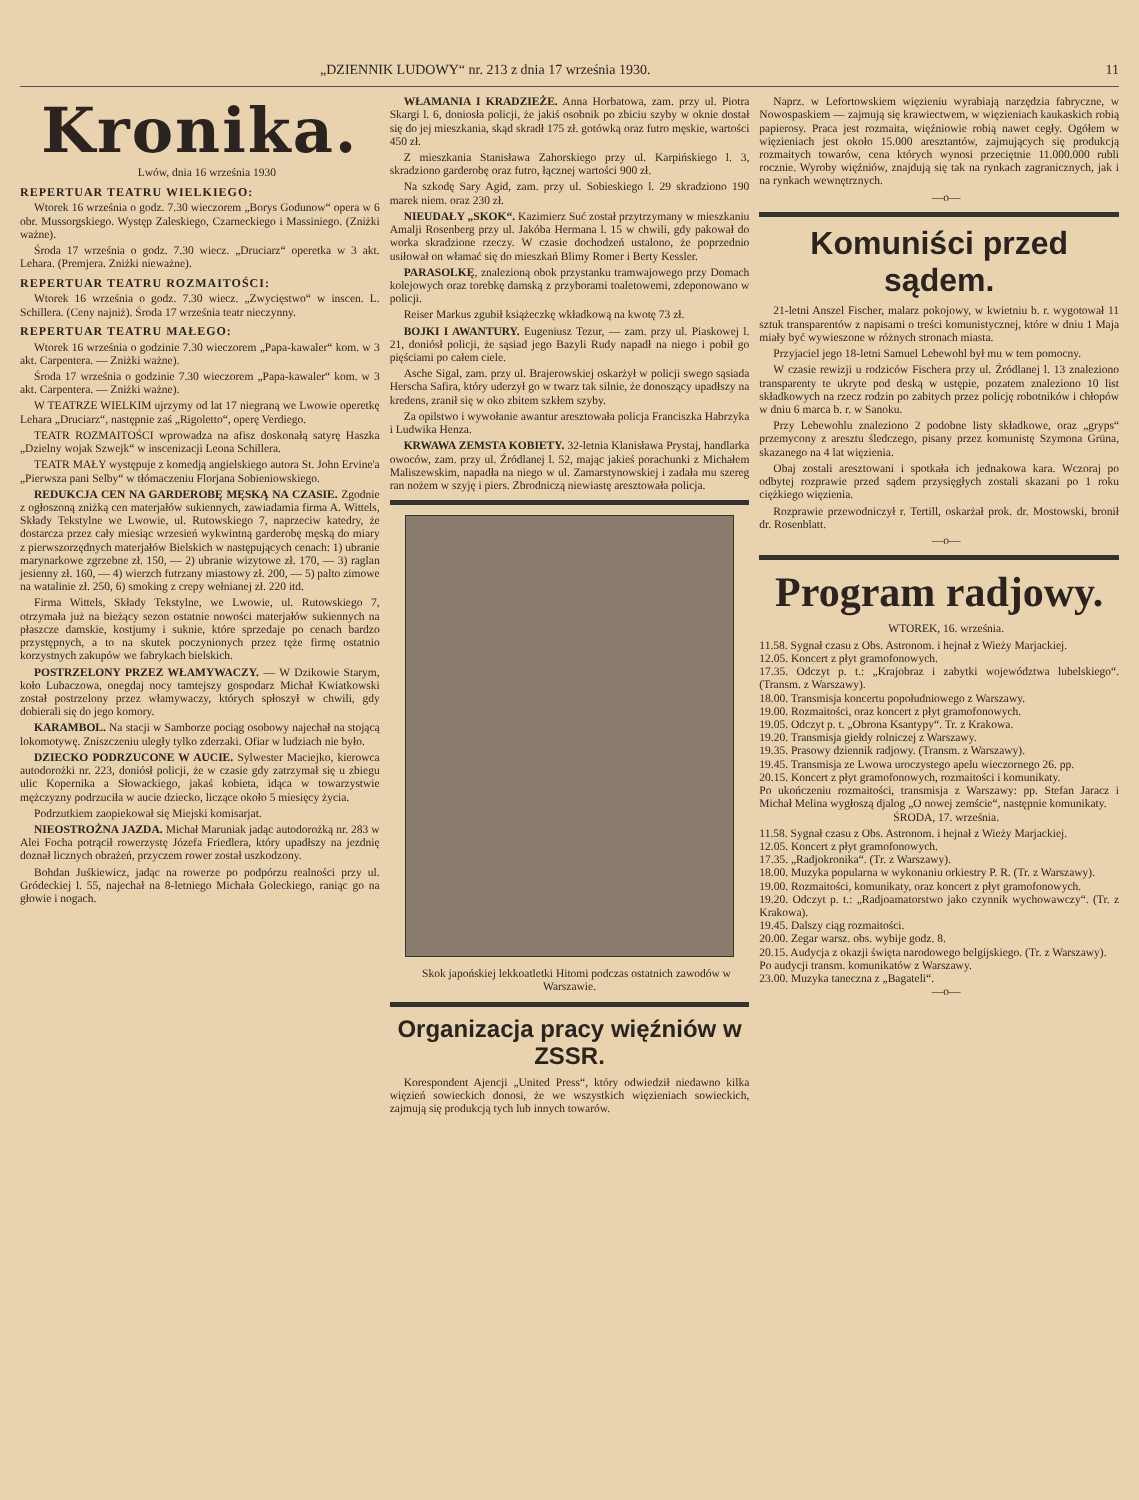„DZIENNIK LUDOWY“ nr. 213 z dnia 17 września 1930. 11
Kronika.
Lwów, dnia 16 września 1930
REPERTUAR TEATRU WIELKIEGO:
Wtorek 16 września o godz. 7.30 wieczorem „Borys Godunow“ opera w 6 obr. Mussorgskiego. Występ Zaleskiego, Czarneckiego i Massiniego. (Zniżki ważne).
Środa 17 września o godz. 7.30 wiecz. „Druciarz“ operetka w 3 akt. Lehara. (Premjera. Zniżki nieważne).
REPERTUAR TEATRU ROZMAITOŚCI:
Wtorek 16 września o godz. 7.30 wiecz. „Zwycięstwo“ w inscen. L. Schillera. (Ceny najniż). Środa 17 września teatr nieczynny.
REPERTUAR TEATRU MAŁEGO:
Wtorek 16 września o godzinie 7.30 wieczorem „Papa-kawaler“ kom. w 3 akt. Carpentera. — Zniżki ważne).
Środa 17 września o godzinie 7.30 wieczorem „Papa-kawaler“ kom. w 3 akt. Carpentera. — Zniżki ważne).
W TEATRZE WIELKIM ujrzymy od lat 17 niegraną we Lwowie operetkę Lehara „Druciarz“, następnie zaś „Rigoletto“, operę Verdiego.
TEATR ROZMAITOŚCI wprowadza na afisz doskonałą satyrę Haszka „Dzielny wojak Szwejk“ w inscenizacji Leona Schillera.
TEATR MAŁY występuje z komedją angielskiego autora St. John Ervine'a „Pierwsza pani Selby“ w tłómaczeniu Florjana Sobieniowskiego.
REDUKCJA CEN NA GARDEROBĘ MĘSKĄ NA CZASIE. Zgodnie z ogłoszoną zniżką cen materjałów sukiennych, zawiadamia firma A. Wittels, Składy Tekstylne we Lwowie, ul. Rutowskiego 7, naprzeciw katedry, że dostarcza przez cały miesiąc wrzesień wykwintną garderobę męską do miary z pierwszorzędnych materjałów Bielskich w następujących cenach: 1) ubranie marynarkowe zgrzebne zł. 150, — 2) ubranie wizytowe zł. 170, — 3) raglan jesienny zł. 160, — 4) wierzch futrzany miastowy zł. 200, — 5) palto zimowe na watalinie zł. 250, 6) smoking z crepy wełnianej zł. 220 itd.
Firma Wittels, Składy Tekstylne, we Lwowie, ul. Rutowskiego 7, otrzymała już na bieżący sezon ostatnie nowości materjałów sukiennych na płaszcze damskie, kostjumy i suknie, które sprzedaje po cenach bardzo przystępnych, a to na skutek poczynionych przez tęże firmę ostatnio korzystnych zakupów we fabrykach bielskich.
POSTRZELONY PRZEZ WŁAMYWACZY. — W Dzikowie Starym, koło Lubaczowa, onegdaj nocy tamtejszy gospodarz Michał Kwiatkowski został postrzelony przez włamywaczy, których spłoszył w chwili, gdy dobierali się do jego komory.
KARAMBOL. Na stacji w Samborze pociąg osobowy najechał na stojącą lokomotywę. Zniszczeniu uległy tylko zderzaki. Ofiar w ludziach nie było.
DZIECKO PODRZUCONE W AUCIE. Sylwester Maciejko, kierowca autodorożki nr. 223, doniósł policji, że w czasie gdy zatrzymał się u zbiegu ulic Kopernika a Słowackiego, jakaś kobieta, idąca w towarzystwie mężczyzny podrzuciła w aucie dziecko, liczące około 5 miesięcy życia.
Podrzutkiem zaopiekował się Miejski komisarjat.
NIEOSTROŻNA JAZDA. Michał Maruniak jadąc autodorożką nr. 283 w Alei Focha potrącił rowerzystę Józefa Friedlera, który upadłszy na jezdnię doznał licznych obrażeń, przyczem rower został uszkodzony.
Bohdan Juśkiewicz, jadąc na rowerze po podpórzu realności przy ul. Gródeckiej l. 55, najechał na 8-letniego Michała Goleckiego, raniąc go na głowie i nogach.
WŁAMANIA I KRADZIEŻE. Anna Horbatowa, zam. przy ul. Piotra Skargi l. 6, doniosła policji, że jakiś osobnik po zbiciu szyby w oknie dostał się do jej mieszkania, skąd skradł 175 zł. gotówką oraz futro męskie, wartości 450 zł.
Z mieszkania Stanisława Zahorskiego przy ul. Karpińskiego l. 3, skradziono garderobę oraz futro, łącznej wartości 900 zł.
Na szkodę Sary Agid, zam. przy ul. Sobieskiego l. 29 skradziono 190 marek niem. oraz 230 zł.
NIEUDAŁY „SKOK“. Kazimierz Suć został przytrzymany w mieszkaniu Amalji Rosenberg przy ul. Jakóba Hermana l. 15 w chwili, gdy pakował do worka skradzione rzeczy. W czasie dochodzeń ustalono, że poprzednio usiłował on włamać się do mieszkań Blimy Romer i Berty Kessler.
PARASOLKĘ, znalezioną obok przystanku tramwajowego przy Domach kolejowych oraz torebkę damską z przyborami toaletowemi, zdeponowano w policji.
Reiser Markus zgubił książeczkę wkładkową na kwotę 73 zł.
BOJKI I AWANTURY. Eugeniusz Tezur, — zam. przy ul. Piaskowej l. 21, doniósł policji, że sąsiad jego Bazyli Rudy napadł na niego i pobił go pięściami po całem ciele.
Asche Sigal, zam. przy ul. Brajerowskiej oskarżył w policji swego sąsiada Herscha Safira, który uderzył go w twarz tak silnie, że donoszący upadłszy na kredens, zranił się w oko zbitem szkłem szyby.
Za opilstwo i wywołanie awantur aresztowała policja Franciszka Habrzyka i Ludwika Henza.
KRWAWA ZEMSTA KOBIETY. 32-letnia Klanisława Prystaj, handlarka owoców, zam. przy ul. Źródlanej l. 52, mając jakieś porachunki z Michałem Maliszewskim, napadła na niego w ul. Zamarstynowskiej i zadała mu szereg ran nożem w szyję i piers. Zbrodniczą niewiastę aresztowała policja.
Skok japońskiej lekkoatletki Hitomi podczas ostatnich zawodów w Warszawie.
Organizacja pracy więźniów w ZSSR.
Korespondent Ajencji „United Press“, który odwiedził niedawno kilka więzień sowieckich donosi, że we wszystkich więzieniach sowieckich, zajmują się produkcją tych lub innych towarów.
Naprz. w Lefortowskiem więzieniu wyrabiają narzędzia fabryczne, w Nowospaskiem — zajmują się krawiectwem, w więzieniach kaukaskich robią papierosy. Praca jest rozmaita, więźniowie robią nawet cegły. Ogółem w więzieniach jest około 15.000 aresztantów, zajmujących się produkcją rozmaitych towarów, cena których wynosi przeciętnie 11.000.000 rubli rocznie. Wyroby więźniów, znajdują się tak na rynkach zagranicznych, jak i na rynkach wewnętrznych.
—o—
Komuniści przed sądem.
21-letni Anszel Fischer, malarz pokojowy, w kwietniu b. r. wygotował 11 sztuk transparentów z napisami o treści komunistycznej, które w dniu 1 Maja miały być wywieszone w różnych stronach miasta.
Przyjaciel jego 18-letni Samuel Lebewohl był mu w tem pomocny.
W czasie rewizji u rodziców Fischera przy ul. Źródlanej l. 13 znaleziono transparenty te ukryte pod deską w ustępie, pozatem znaleziono 10 list składkowych na rzecz rodzin po zabitych przez policję robotników i chłopów w dniu 6 marca b. r. w Sanoku.
Przy Lebewohlu znaleziono 2 podobne listy składkowe, oraz „gryps“ przemycony z aresztu śledczego, pisany przez komunistę Szymona Grüna, skazanego na 4 lat więzienia.
Obaj zostali aresztowani i spotkała ich jednakowa kara. Wczoraj po odbytej rozprawie przed sądem przysięgłych zostali skazani po 1 roku ciężkiego więzienia.
Rozprawie przewodniczył r. Tertill, oskarżał prok. dr. Mostowski, bronił dr. Rosenblatt.
—o—
Program radjowy.
WTOREK, 16. września.
11.58. Sygnał czasu z Obs. Astronom. i hejnał z Wieży Marjackiej.
12.05. Koncert z płyt gramofonowych.
17.35. Odczyt p. t.: „Krajobraz i zabytki województwa lubelskiego“. (Transm. z Warszawy).
18.00. Transmisja koncertu popołudniowego z Warszawy.
19.00. Rozmaitości, oraz koncert z płyt gramofonowych.
19.05. Odczyt p. t. „Obrona Ksantypy“. Tr. z Krakowa.
19.20. Transmisja giełdy rolniczej z Warszawy.
19.35. Prasowy dziennik radjowy. (Transm. z Warszawy).
19.45. Transmisja ze Lwowa uroczystego apelu wieczornego 26. pp.
20.15. Koncert z płyt gramofonowych, rozmaitości i komunikaty.
Po ukończeniu rozmaitości, transmisja z Warszawy: pp. Stefan Jaracz i Michał Melina wygłoszą djalog „O nowej zemście“, następnie komunikaty.
ŚRODA, 17. września.
11.58. Sygnał czasu z Obs. Astronom. i hejnał z Wieży Marjackiej.
12.05. Koncert z płyt gramofonowych.
17.35. „Radjokronika“. (Tr. z Warszawy).
18.00. Muzyka popularna w wykonaniu orkiestry P. R. (Tr. z Warszawy).
19.00. Rozmaitości, komunikaty, oraz koncert z płyt gramofonowych.
19.20. Odczyt p. t.: „Radjoamatorstwo jako czynnik wychowawczy“. (Tr. z Krakowa).
19.45. Dalszy ciąg rozmaitości.
20.00. Zegar warsz. obs. wybije godz. 8.
20.15. Audycja z okazji święta narodowego belgijskiego. (Tr. z Warszawy).
Po audycji transm. komunikatów z Warszawy.
23.00. Muzyka taneczna z „Bagateli“.
—o—